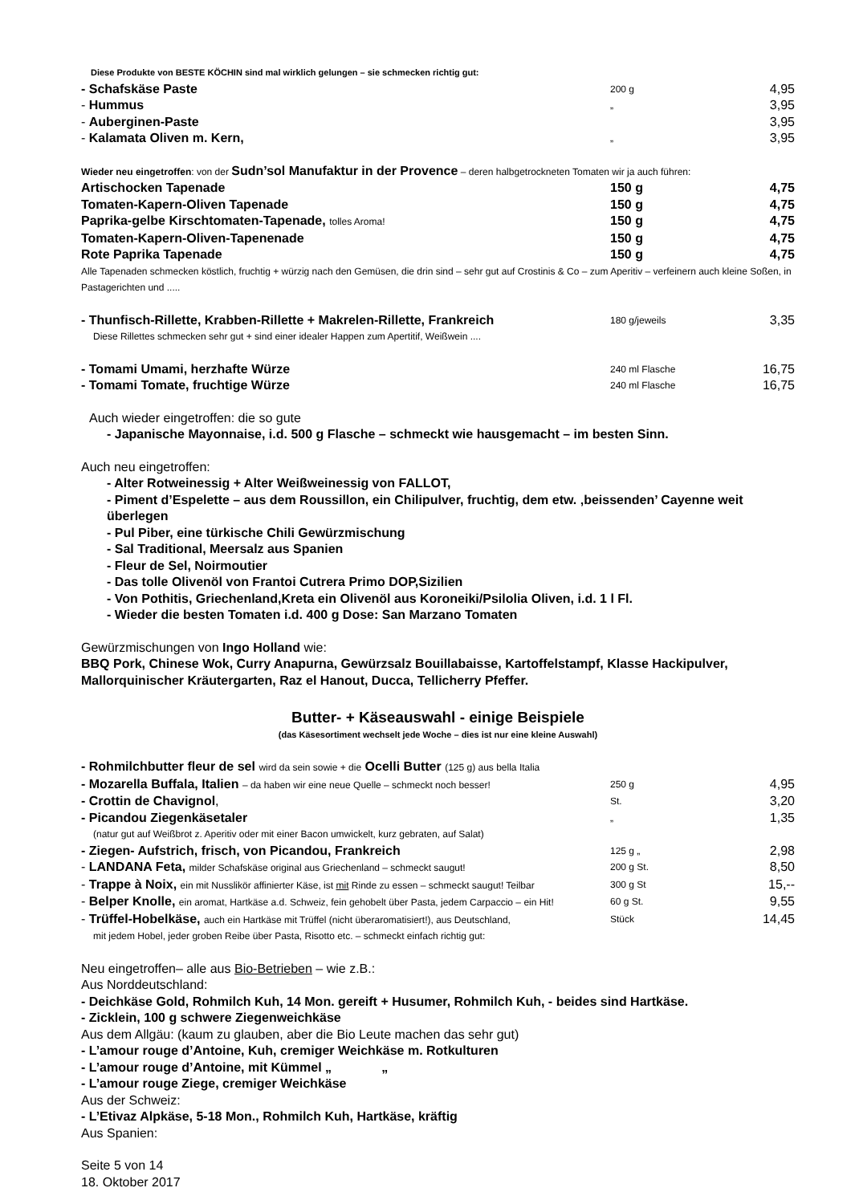Diese Produkte von BESTE KÖCHIN sind mal wirklich gelungen – sie schmecken richtig gut:
| - Schafskäse Paste | 200 g | 4,95 |
| - Hummus | „ | 3,95 |
| - Auberginen-Paste | | 3,95 |
| - Kalamata Oliven m. Kern, | „ | 3,95 |
Wieder neu eingetroffen: von der Sudn’sol Manufaktur in der Provence – deren halbgetrockneten Tomaten wir ja auch führen:
| Artischocken Tapenade | 150 g | 4,75 |
| Tomaten-Kapern-Oliven Tapenade | 150 g | 4,75 |
| Paprika-gelbe Kirschtomaten-Tapenade, tolles Aroma! | 150 g | 4,75 |
| Tomaten-Kapern-Oliven-Tapenenade | 150 g | 4,75 |
| Rote Paprika Tapenade | 150 g | 4,75 |
Alle Tapenaden schmecken köstlich, fruchtig + würzig nach den Gemüsen, die drin sind – sehr gut auf Crostinis & Co – zum Aperitiv – verfeinern auch kleine Soßen, in Pastagerichten und .....
| - Thunfisch-Rillette, Krabben-Rillette + Makrelen-Rillette, Frankreich | 180 g/jeweils | 3,35 |
Diese Rillettes schmecken sehr gut + sind einer idealer Happen zum Apertitif, Weißwein ....
| - Tomami Umami, herzhafte Würze | 240 ml Flasche | 16,75 |
| - Tomami Tomate, fruchtige Würze | 240 ml Flasche | 16,75 |
Auch wieder eingetroffen: die so gute
- Japanische Mayonnaise, i.d. 500 g Flasche – schmeckt wie hausgemacht – im besten Sinn.
Auch neu eingetroffen:
- Alter Rotweinessig + Alter Weißweinessig von FALLOT,
- Piment d’Espelette – aus dem Roussillon, ein Chilipulver, fruchtig, dem etw. ‚beissenden’ Cayenne weit überlegen
- Pul Piber, eine türkische Chili Gewürzmischung
- Sal Traditional, Meersalz aus Spanien
- Fleur de Sel, Noirmoutier
- Das tolle Olivenöl von Frantoi Cutrera Primo DOP,Sizilien
- Von Pothitis, Griechenland,Kreta ein Olivenöl aus Koroneiki/Psilolia Oliven, i.d. 1 l Fl.
- Wieder die besten Tomaten i.d. 400 g Dose: San Marzano Tomaten
Gewürzmischungen von Ingo Holland wie:
BBQ Pork, Chinese Wok, Curry Anapurna, Gewürzsalz Bouillabaisse, Kartoffelstampf, Klasse Hackipulver, Mallorquinischer Kräutergarten, Raz el Hanout, Ducca, Tellicherry Pfeffer.
Butter- + Käseauswahl - einige Beispiele
(das Käsesortiment wechselt jede Woche – dies ist nur eine kleine Auswahl)
| - Rohmilchbutter fleur de sel wird da sein sowie + die Ocelli Butter (125 g) aus bella Italia | | |
| - Mozarella Buffala, Italien – da haben wir eine neue Quelle – schmeckt noch besser! | 250 g | 4,95 |
| - Crottin de Chavignol , | St. | 3,20 |
| - Picandou Ziegenkäsetaler | „ | 1,35 |
| (natur gut auf Weißbrot z. Aperitiv oder mit einer Bacon umwickelt, kurz gebraten, auf Salat) | | |
| - Ziegen- Aufstrich, frisch, von Picandou, Frankreich | 125 g „ | 2,98 |
| - LANDANA Feta, milder Schafskäse original aus Griechenland – schmeckt saugut! | 200 g St. | 8,50 |
| - Trappe à Noix, ein mit Nusslikör affinierter Käse, ist mit Rinde zu essen – schmeckt saugut! Teilbar | 300 g St | 15,-- |
| - Belper Knolle, ein aromat, Hartkäse a.d. Schweiz, fein gehobelt über Pasta, jedem Carpaccio – ein Hit! | 60 g St. | 9,55 |
| - Trüffel-Hobelkäse, auch ein Hartkäse mit Trüffel (nicht überaromatisiert!), aus Deutschland, | Stück | 14,45 |
| mit jedem Hobel, jeder groben Reibe über Pasta, Risotto etc. – schmeckt einfach richtig gut: | | |
Neu eingetroffen– alle aus Bio-Betrieben – wie z.B.:
Aus Norddeutschland:
- Deichkäse Gold, Rohmilch Kuh, 14 Mon. gereift + Husumer, Rohmilch Kuh, - beides sind Hartkäse.
- Zicklein, 100 g schwere Ziegenweichkäse
Aus dem Allgäu: (kaum zu glauben, aber die Bio Leute machen das sehr gut)
- L’amour rouge d’Antoine, Kuh, cremiger Weichkäse m. Rotkulturen
- L’amour rouge d’Antoine, mit Kümmel „ „
- L’amour rouge Ziege, cremiger Weichkäse
Aus der Schweiz:
- L’Etivaz Alpkäse, 5-18 Mon., Rohmilch Kuh, Hartkäse, kräftig
Aus Spanien:
Seite 5 von 14
18. Oktober 2017